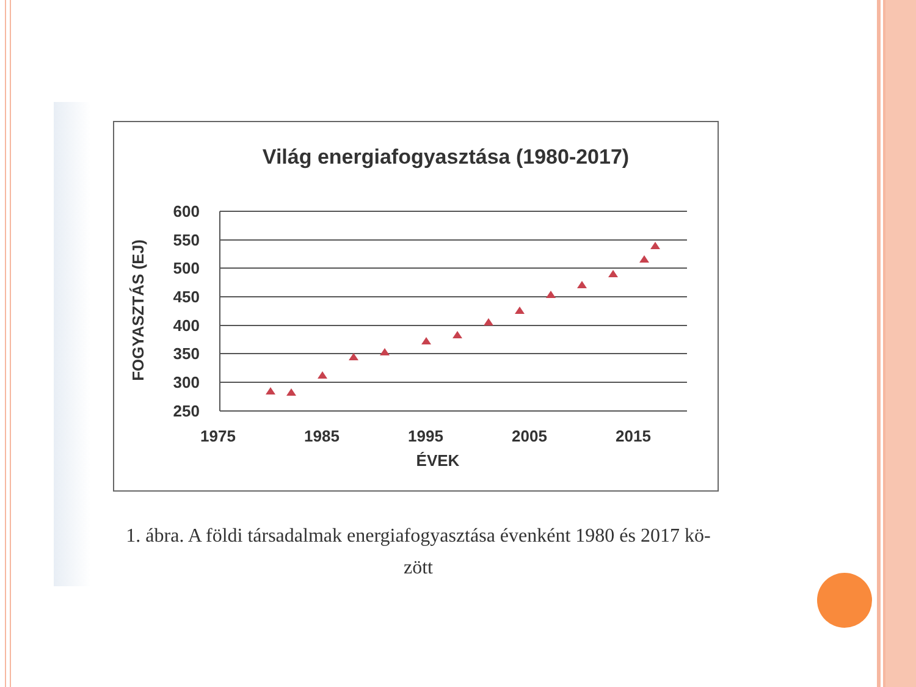Világ energiafogyasztása (1980-2017)
600
550
500
450
400
350
300
250
1975
1985
1995
2005
2015
ÉVEK
FOGYASZTÁS (EJ)
1. ábra. A földi társadalmak energiafogyasztása évenként 1980 és 2017 kö-
zött